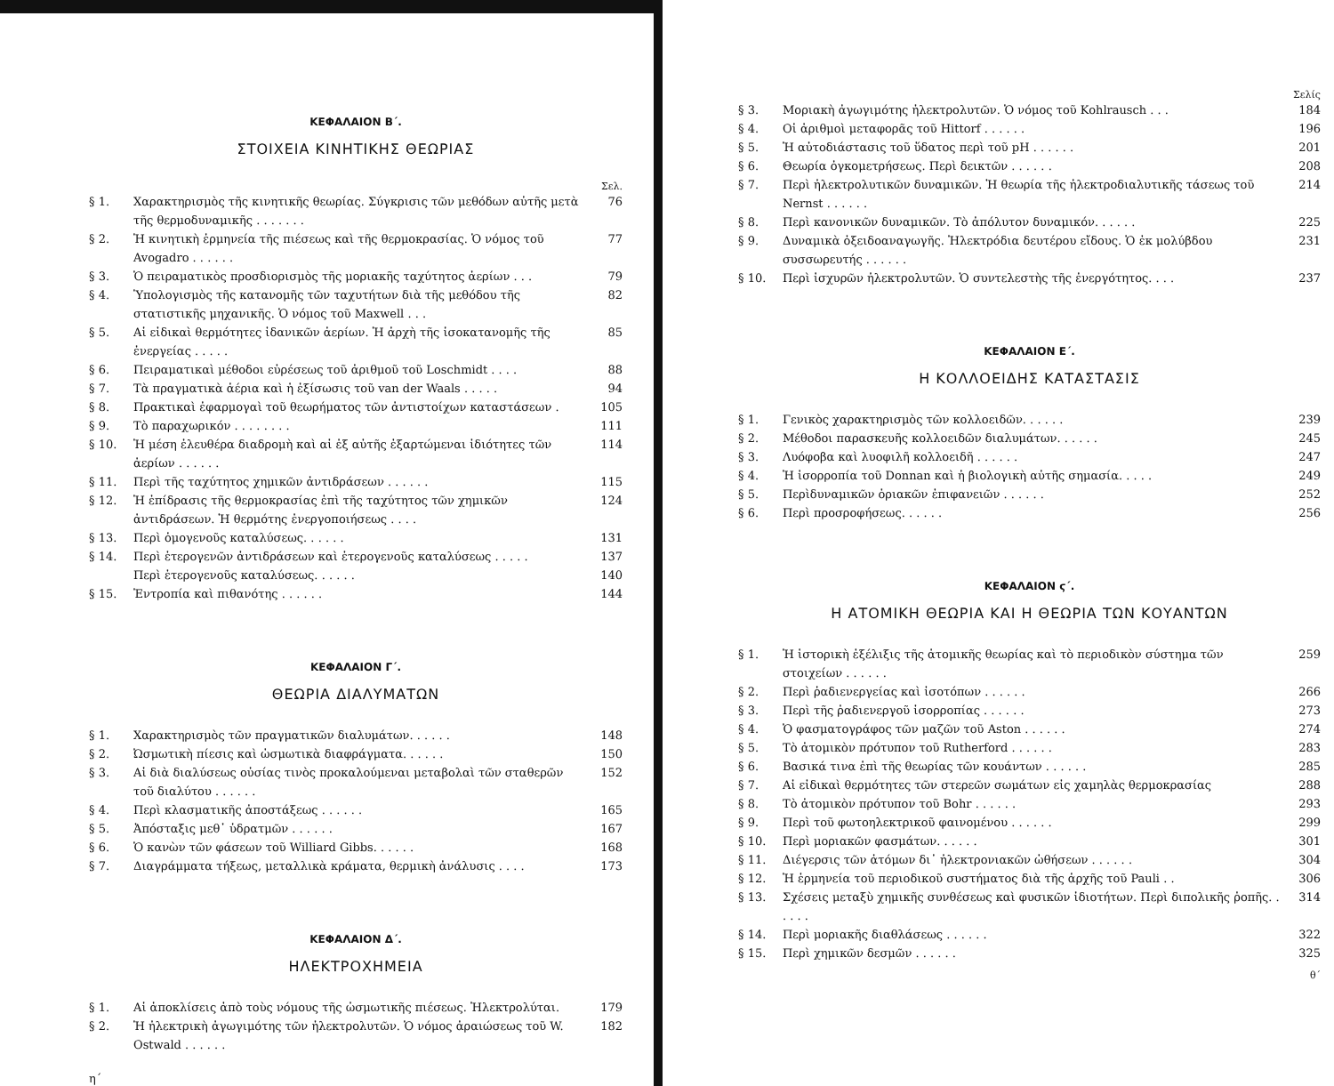ΚΕΦΑΛΑΙΟΝ Β΄.
ΣΤΟΙΧΕΙΑ ΚΙΝΗΤΙΚΗΣ ΘΕΩΡΙΑΣ
Σελ.
§ 1. Χαρακτηρισμὸς τῆς κινητικῆς θεωρίας. Σύγκρισις τῶν μεθόδων αὐτῆς μετὰ τῆς θερμοδυναμικῆς . . . . . . . 76
§ 2. Ἡ κινητικὴ ἑρμηνεία τῆς πιέσεως καὶ τῆς θερμοκρασίας. Ὁ νόμος τοῦ Avogadro . . . . . . 77
§ 3. Ὁ πειραματικὸς προσδιορισμὸς τῆς μοριακῆς ταχύτητος ἀερίων . . . 79
§ 4. Ὑπολογισμὸς τῆς κατανομῆς τῶν ταχυτήτων διὰ τῆς μεθόδου τῆς στατιστικῆς μηχανικῆς. Ὁ νόμος τοῦ Maxwell . . . 82
§ 5. Αἱ εἰδικαὶ θερμότητες ἰδανικῶν ἀερίων. Ἡ ἀρχὴ τῆς ἰσοκατανομῆς τῆς ἐνεργείας . . . . . 85
§ 6. Πειραματικαὶ μέθοδοι εὑρέσεως τοῦ ἀριθμοῦ τοῦ Loschmidt . . . . 88
§ 7. Τὰ πραγματικὰ ἀέρια καὶ ἡ ἐξίσωσις τοῦ van der Waals . . . . . 94
§ 8. Πρακτικαὶ ἐφαρμογαὶ τοῦ θεωρήματος τῶν ἀντιστοίχων καταστάσεων . 105
§ 9. Τὸ παραχωρικόν . . . . . . . . 111
§ 10. Ἡ μέση ἐλευθέρα διαδρομὴ καὶ αἱ ἐξ αὐτῆς ἐξαρτώμεναι ἰδιότητες τῶν ἀερίων . . . . . . 114
§ 11. Περὶ τῆς ταχύτητος χημικῶν ἀντιδράσεων . . . . . . 115
§ 12. Ἡ ἐπίδρασις τῆς θερμοκρασίας ἐπὶ τῆς ταχύτητος τῶν χημικῶν ἀντιδράσεων. Ἡ θερμότης ἐνεργοποιήσεως . . . . 124
§ 13. Περὶ ὁμογενοῦς καταλύσεως. . . . . . 131
§ 14. Περὶ ἑτερογενῶν ἀντιδράσεων καὶ ἑτερογενοῦς καταλύσεως . . . . .
Περὶ ἑτερογενοῦς καταλύσεως. . . . . . 137
140
§ 15. Ἐντροπία καὶ πιθανότης . . . . . . 144
ΚΕΦΑΛΑΙΟΝ Γ΄.
ΘΕΩΡΙΑ ΔΙΑΛΥΜΑΤΩΝ
§ 1. Χαρακτηρισμὸς τῶν πραγματικῶν διαλυμάτων. . . . . . 148
§ 2. Ὠσμωτικὴ πίεσις καὶ ὠσμωτικὰ διαφράγματα. . . . . . 150
§ 3. Αἱ διὰ διαλύσεως οὐσίας τινὸς προκαλούμεναι μεταβολαὶ τῶν σταθερῶν τοῦ διαλύτου . . . . . . 152
§ 4. Περὶ κλασματικῆς ἀποστάξεως . . . . . . 165
§ 5. Ἀπόσταξις μεθ᾽ ὑδρατμῶν . . . . . . 167
§ 6. Ὁ κανὼν τῶν φάσεων τοῦ Williard Gibbs. . . . . . 168
§ 7. Διαγράμματα τήξεως, μεταλλικὰ κράματα, θερμικὴ ἀνάλυσις . . . . 173
ΚΕΦΑΛΑΙΟΝ Δ΄.
ΗΛΕΚΤΡΟΧΗΜΕΙΑ
§ 1. Αἱ ἀποκλίσεις ἀπὸ τοὺς νόμους τῆς ὠσμωτικῆς πιέσεως. Ἠλεκτρολύται. 179
§ 2. Ἡ ἠλεκτρικὴ ἀγωγιμότης τῶν ἠλεκτρολυτῶν. Ὁ νόμος ἀραιώσεως τοῦ W. Ostwald . . . . . . 182
η΄
Σελίς
§ 3. Μοριακὴ ἀγωγιμότης ἠλεκτρολυτῶν. Ὁ νόμος τοῦ Kohlrausch . . . 184
§ 4. Οἱ ἀριθμοὶ μεταφορᾶς τοῦ Hittorf . . . . . . 196
§ 5. Ἡ αὐτοδιάστασις τοῦ ὕδατος περὶ τοῦ pH . . . . . . 201
§ 6. Θεωρία ὀγκομετρήσεως. Περὶ δεικτῶν . . . . . . 208
§ 7. Περὶ ἠλεκτρολυτικῶν δυναμικῶν. Ἡ θεωρία τῆς ἠλεκτροδιαλυτικῆς τάσεως τοῦ Nernst . . . . . . 214
§ 8. Περὶ κανονικῶν δυναμικῶν. Τὸ ἀπόλυτον δυναμικόν. . . . . . 225
§ 9. Δυναμικὰ ὀξειδοαναγωγῆς. Ἠλεκτρόδια δευτέρου εἴδους. Ὁ ἐκ μολύβδου συσσωρευτής . . . . . . 231
§ 10. Περὶ ἰσχυρῶν ἠλεκτρολυτῶν. Ὁ συντελεστὴς τῆς ἐνεργότητος. . . . 237
ΚΕΦΑΛΑΙΟΝ Ε΄.
Η ΚΟΛΛΟΕΙΔΗΣ ΚΑΤΑΣΤΑΣΙΣ
§ 1. Γενικὸς χαρακτηρισμὸς τῶν κολλοειδῶν. . . . . . 239
§ 2. Μέθοδοι παρασκευῆς κολλοειδῶν διαλυμάτων. . . . . . 245
§ 3. Λυόφοβα καὶ λυοφιλῆ κολλοειδῆ . . . . . . 247
§ 4. Ἡ ἰσορροπία τοῦ Donnan καὶ ἡ βιολογικὴ αὐτῆς σημασία. . . . . 249
§ 5. Περὶδυναμικῶν ὁριακῶν ἐπιφανειῶν . . . . . . 252
§ 6. Περὶ προσροφήσεως. . . . . . 256
ΚΕΦΑΛΑΙΟΝ ϛ΄.
Η ΑΤΟΜΙΚΗ ΘΕΩΡΙΑ ΚΑΙ Η ΘΕΩΡΙΑ ΤΩΝ ΚΟΥΑΝΤΩΝ
§ 1. Ἡ ἱστορικὴ ἐξέλιξις τῆς ἀτομικῆς θεωρίας καὶ τὸ περιοδικὸν σύστημα τῶν στοιχείων . . . . . . 259
§ 2. Περὶ ῥαδιενεργείας καὶ ἰσοτόπων . . . . . . 266
§ 3. Περὶ τῆς ῥαδιενεργοῦ ἰσορροπίας . . . . . . 273
§ 4. Ὁ φασματογράφος τῶν μαζῶν τοῦ Aston . . . . . . 274
§ 5. Τὸ ἀτομικὸν πρότυπον τοῦ Rutherford . . . . . . 283
§ 6. Βασικά τινα ἐπὶ τῆς θεωρίας τῶν κουάντων . . . . . . 285
§ 7. Αἱ εἰδικαὶ θερμότητες τῶν στερεῶν σωμάτων εἰς χαμηλὰς θερμοκρασίας 288
§ 8. Τὸ ἀτομικὸν πρότυπον τοῦ Bohr . . . . . . 293
§ 9. Περὶ τοῦ φωτοηλεκτρικοῦ φαινομένου . . . . . . 299
§ 10. Περὶ μοριακῶν φασμάτων. . . . . . 301
§ 11. Διέγερσις τῶν ἀτόμων δι᾽ ἠλεκτρονιακῶν ὠθήσεων . . . . . . 304
§ 12. Ἡ ἑρμηνεία τοῦ περιοδικοῦ συστήματος διὰ τῆς ἀρχῆς τοῦ Pauli . . 306
§ 13. Σχέσεις μεταξὺ χημικῆς συνθέσεως καὶ φυσικῶν ἰδιοτήτων. Περὶ διπολικῆς ῥοπῆς. . . . . . 314
§ 14. Περὶ μοριακῆς διαθλάσεως . . . . . . 322
§ 15. Περὶ χημικῶν δεσμῶν . . . . . . 325
θ΄